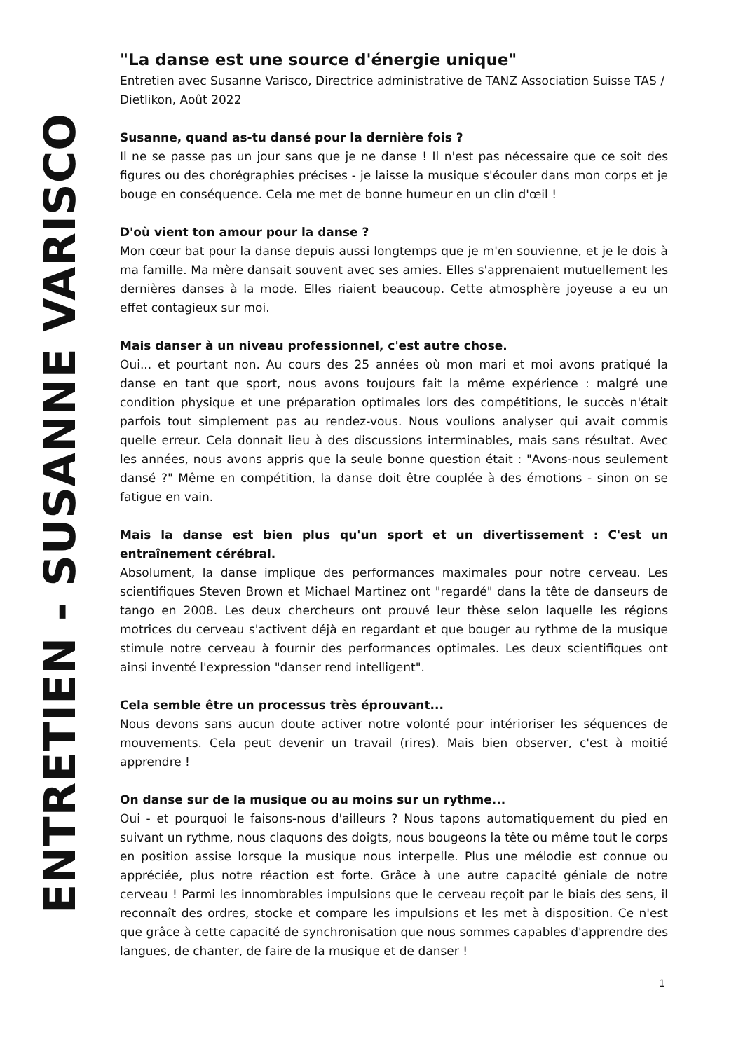ENTRETIEN - SUSANNE VARISCO
"La danse est une source d'énergie unique"
Entretien avec Susanne Varisco, Directrice administrative de TANZ Association Suisse TAS / Dietlikon, Août 2022
Susanne, quand as-tu dansé pour la dernière fois ?
Il ne se passe pas un jour sans que je ne danse ! Il n'est pas nécessaire que ce soit des figures ou des chorégraphies précises - je laisse la musique s'écouler dans mon corps et je bouge en conséquence. Cela me met de bonne humeur en un clin d'œil !
D'où vient ton amour pour la danse ?
Mon cœur bat pour la danse depuis aussi longtemps que je m'en souvienne, et je le dois à ma famille. Ma mère dansait souvent avec ses amies. Elles s'apprenaient mutuellement les dernières danses à la mode. Elles riaient beaucoup. Cette atmosphère joyeuse a eu un effet contagieux sur moi.
Mais danser à un niveau professionnel, c'est autre chose.
Oui... et pourtant non. Au cours des 25 années où mon mari et moi avons pratiqué la danse en tant que sport, nous avons toujours fait la même expérience : malgré une condition physique et une préparation optimales lors des compétitions, le succès n'était parfois tout simplement pas au rendez-vous. Nous voulions analyser qui avait commis quelle erreur. Cela donnait lieu à des discussions interminables, mais sans résultat. Avec les années, nous avons appris que la seule bonne question était : "Avons-nous seulement dansé ?" Même en compétition, la danse doit être couplée à des émotions - sinon on se fatigue en vain.
Mais la danse est bien plus qu'un sport et un divertissement : C'est un entraînement cérébral.
Absolument, la danse implique des performances maximales pour notre cerveau. Les scientifiques Steven Brown et Michael Martinez ont "regardé" dans la tête de danseurs de tango en 2008. Les deux chercheurs ont prouvé leur thèse selon laquelle les régions motrices du cerveau s'activent déjà en regardant et que bouger au rythme de la musique stimule notre cerveau à fournir des performances optimales. Les deux scientifiques ont ainsi inventé l'expression "danser rend intelligent".
Cela semble être un processus très éprouvant...
Nous devons sans aucun doute activer notre volonté pour intérioriser les séquences de mouvements. Cela peut devenir un travail (rires). Mais bien observer, c'est à moitié apprendre !
On danse sur de la musique ou au moins sur un rythme...
Oui - et pourquoi le faisons-nous d'ailleurs ? Nous tapons automatiquement du pied en suivant un rythme, nous claquons des doigts, nous bougeons la tête ou même tout le corps en position assise lorsque la musique nous interpelle. Plus une mélodie est connue ou appréciée, plus notre réaction est forte. Grâce à une autre capacité géniale de notre cerveau ! Parmi les innombrables impulsions que le cerveau reçoit par le biais des sens, il reconnaît des ordres, stocke et compare les impulsions et les met à disposition. Ce n'est que grâce à cette capacité de synchronisation que nous sommes capables d'apprendre des langues, de chanter, de faire de la musique et de danser !
1